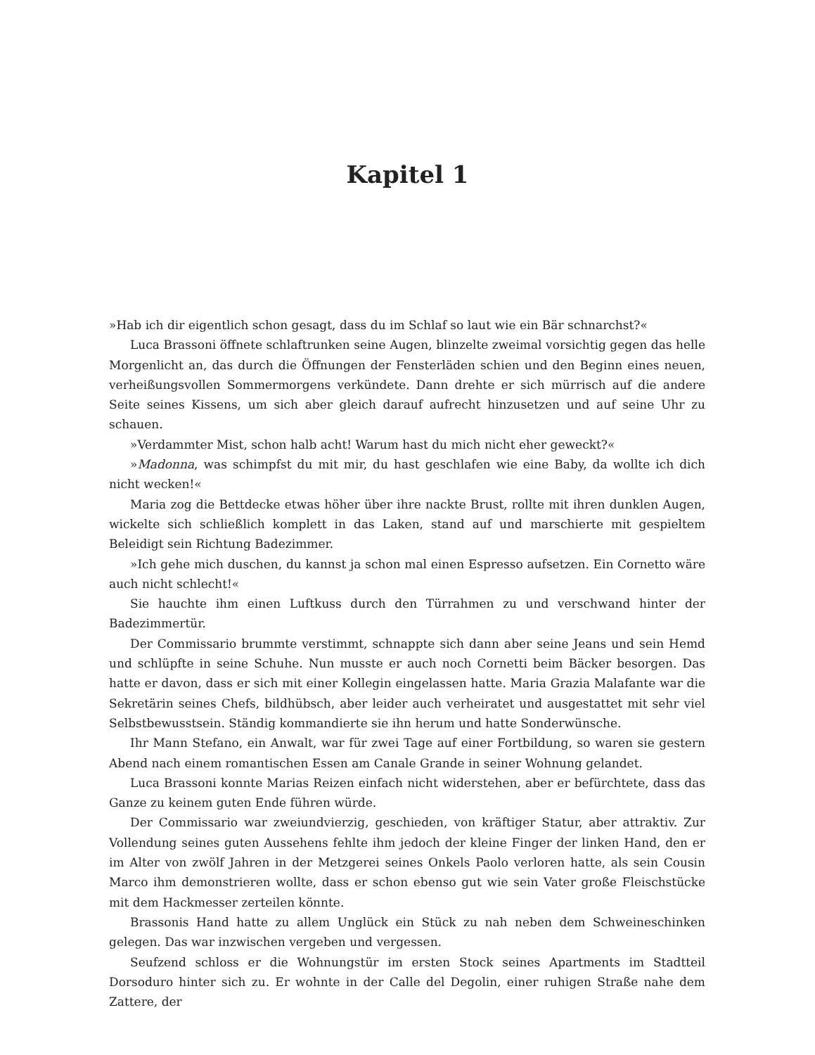Kapitel 1
»Hab ich dir eigentlich schon gesagt, dass du im Schlaf so laut wie ein Bär schnarchst?«
Luca Brassoni öffnete schlaftrunken seine Augen, blinzelte zweimal vorsichtig gegen das helle Morgenlicht an, das durch die Öffnungen der Fensterläden schien und den Beginn eines neuen, verheißungsvollen Sommermorgens verkündete. Dann drehte er sich mürrisch auf die andere Seite seines Kissens, um sich aber gleich darauf aufrecht hinzusetzen und auf seine Uhr zu schauen.
»Verdammter Mist, schon halb acht! Warum hast du mich nicht eher geweckt?«
»Madonna, was schimpfst du mit mir, du hast geschlafen wie eine Baby, da wollte ich dich nicht wecken!«
Maria zog die Bettdecke etwas höher über ihre nackte Brust, rollte mit ihren dunklen Augen, wickelte sich schließlich komplett in das Laken, stand auf und marschierte mit gespieltem Beleidigt sein Richtung Badezimmer.
»Ich gehe mich duschen, du kannst ja schon mal einen Espresso aufsetzen. Ein Cornetto wäre auch nicht schlecht!«
Sie hauchte ihm einen Luftkuss durch den Türrahmen zu und verschwand hinter der Badezimmertür.
Der Commissario brummte verstimmt, schnappte sich dann aber seine Jeans und sein Hemd und schlüpfte in seine Schuhe. Nun musste er auch noch Cornetti beim Bäcker besorgen. Das hatte er davon, dass er sich mit einer Kollegin eingelassen hatte. Maria Grazia Malafante war die Sekretärin seines Chefs, bildhübsch, aber leider auch verheiratet und ausgestattet mit sehr viel Selbstbewusstsein. Ständig kommandierte sie ihn herum und hatte Sonderwünsche.
Ihr Mann Stefano, ein Anwalt, war für zwei Tage auf einer Fortbildung, so waren sie gestern Abend nach einem romantischen Essen am Canale Grande in seiner Wohnung gelandet.
Luca Brassoni konnte Marias Reizen einfach nicht widerstehen, aber er befürchtete, dass das Ganze zu keinem guten Ende führen würde.
Der Commissario war zweiundvierzig, geschieden, von kräftiger Statur, aber attraktiv. Zur Vollendung seines guten Aussehens fehlte ihm jedoch der kleine Finger der linken Hand, den er im Alter von zwölf Jahren in der Metzgerei seines Onkels Paolo verloren hatte, als sein Cousin Marco ihm demonstrieren wollte, dass er schon ebenso gut wie sein Vater große Fleischstücke mit dem Hackmesser zerteilen könnte.
Brassonis Hand hatte zu allem Unglück ein Stück zu nah neben dem Schweineschinken gelegen. Das war inzwischen vergeben und vergessen.
Seufzend schloss er die Wohnungstür im ersten Stock seines Apartments im Stadtteil Dorsoduro hinter sich zu. Er wohnte in der Calle del Degolin, einer ruhigen Straße nahe dem Zattere, der